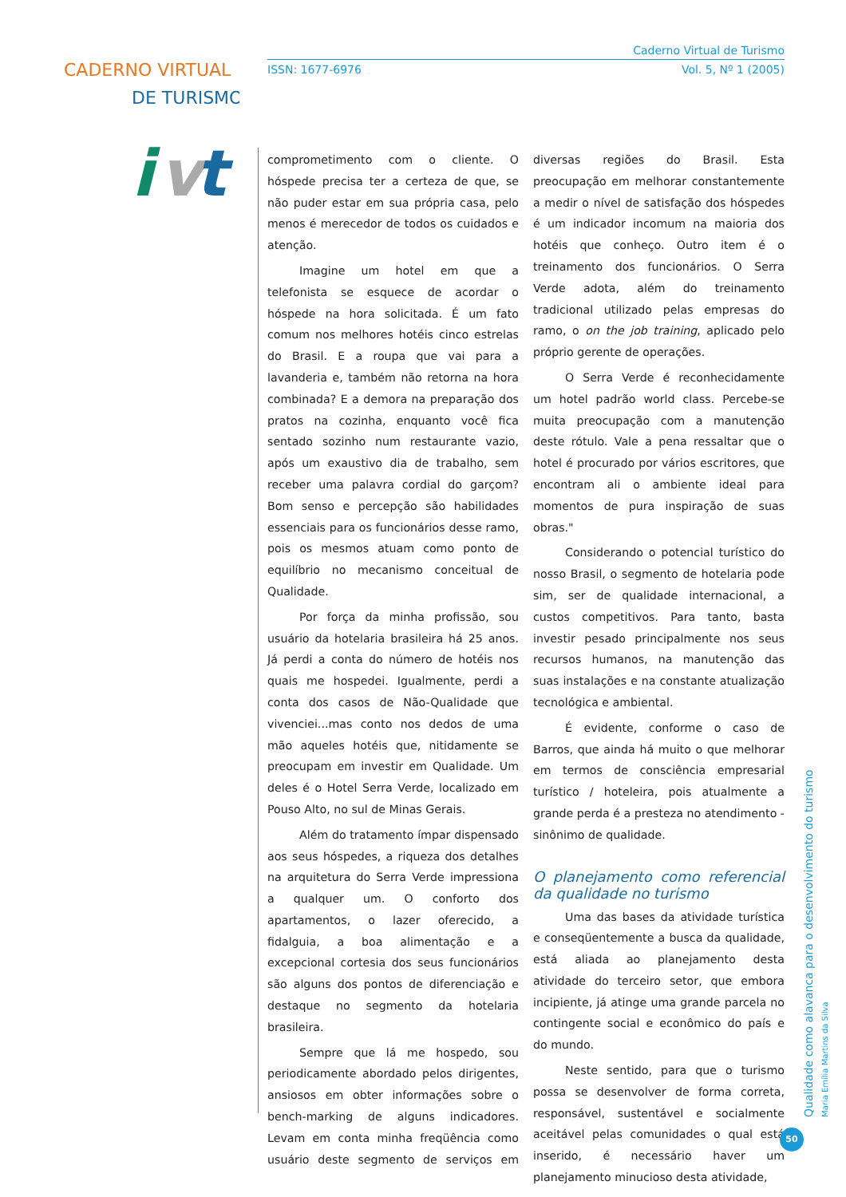CADERNO VIRTUAL
DE TURISMO
i
v
t
Caderno Virtual de Turismo
ISSN: 1677-6976 Vol. 5, Nº 1 (2005)
comprometimento com o cliente. O hóspede precisa ter a certeza de que, se não puder estar em sua própria casa, pelo menos é merecedor de todos os cuidados e atenção.
Imagine um hotel em que a telefonista se esquece de acordar o hóspede na hora solicitada. É um fato comum nos melhores hotéis cinco estrelas do Brasil. E a roupa que vai para a lavanderia e, também não retorna na hora combinada? E a demora na preparação dos pratos na cozinha, enquanto você fica sentado sozinho num restaurante vazio, após um exaustivo dia de trabalho, sem receber uma palavra cordial do garçom? Bom senso e percepção são habilidades essenciais para os funcionários desse ramo, pois os mesmos atuam como ponto de equilíbrio no mecanismo conceitual de Qualidade.
Por força da minha profissão, sou usuário da hotelaria brasileira há 25 anos. Já perdi a conta do número de hotéis nos quais me hospedei. Igualmente, perdi a conta dos casos de Não-Qualidade que vivenciei...mas conto nos dedos de uma mão aqueles hotéis que, nitidamente se preocupam em investir em Qualidade. Um deles é o Hotel Serra Verde, localizado em Pouso Alto, no sul de Minas Gerais.
Além do tratamento ímpar dispensado aos seus hóspedes, a riqueza dos detalhes na arquitetura do Serra Verde impressiona a qualquer um. O conforto dos apartamentos, o lazer oferecido, a fidalguia, a boa alimentação e a excepcional cortesia dos seus funcionários são alguns dos pontos de diferenciação e destaque no segmento da hotelaria brasileira.
Sempre que lá me hospedo, sou periodicamente abordado pelos dirigentes, ansiosos em obter informações sobre o bench-marking de alguns indicadores. Levam em conta minha freqüência como usuário deste segmento de serviços em diversas regiões do Brasil. Esta preocupação em melhorar constantemente a medir o nível de satisfação dos hóspedes é um indicador incomum na maioria dos hotéis que conheço. Outro item é o treinamento dos funcionários. O Serra Verde adota, além do treinamento tradicional utilizado pelas empresas do ramo, o on the job training, aplicado pelo próprio gerente de operações.
O Serra Verde é reconhecidamente um hotel padrão world class. Percebe-se muita preocupação com a manutenção deste rótulo. Vale a pena ressaltar que o hotel é procurado por vários escritores, que encontram ali o ambiente ideal para momentos de pura inspiração de suas obras."
Considerando o potencial turístico do nosso Brasil, o segmento de hotelaria pode sim, ser de qualidade internacional, a custos competitivos. Para tanto, basta investir pesado principalmente nos seus recursos humanos, na manutenção das suas instalações e na constante atualização tecnológica e ambiental.
É evidente, conforme o caso de Barros, que ainda há muito o que melhorar em termos de consciência empresarial turístico / hoteleira, pois atualmente a grande perda é a presteza no atendimento - sinônimo de qualidade.
O planejamento como referencial da qualidade no turismo
Uma das bases da atividade turística e conseqüentemente a busca da qualidade, está aliada ao planejamento desta atividade do terceiro setor, que embora incipiente, já atinge uma grande parcela no contingente social e econômico do país e do mundo.
Neste sentido, para que o turismo possa se desenvolver de forma correta, responsável, sustentável e socialmente aceitável pelas comunidades o qual está inserido, é necessário haver um planejamento minucioso desta atividade,
Qualidade como alavanca para o desenvolvimento do turismo
Maria Emília Martins da Silva
50